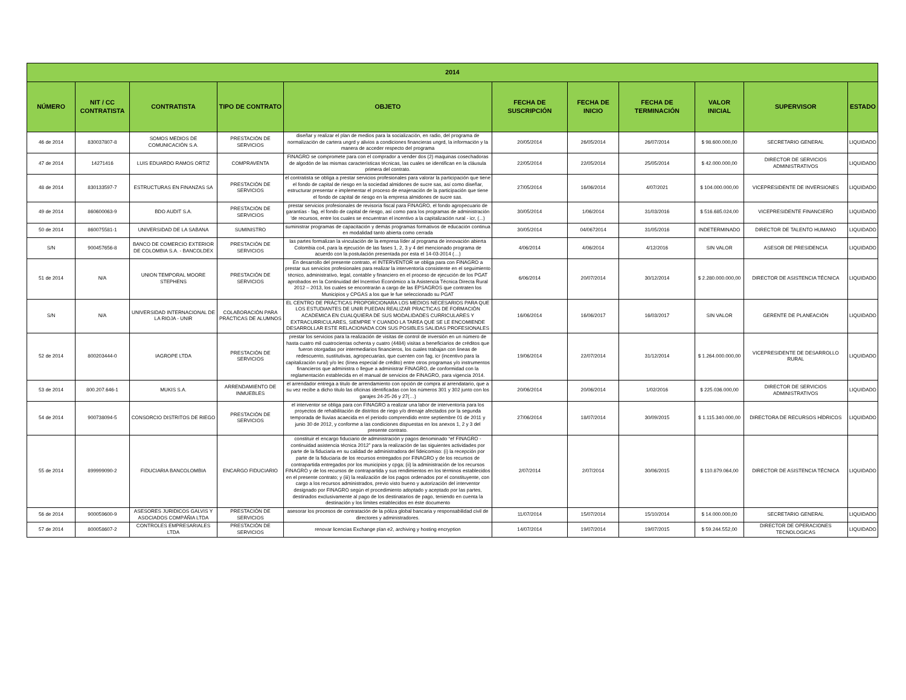| 2014 | | | | | | | | | | |
| --- | --- | --- | --- | --- | --- | --- | --- | --- | --- | --- |
| NÚMERO | NIT / CC CONTRATISTA | CONTRATISTA | TIPO DE CONTRATO | OBJETO | FECHA DE SUSCRIPCIÓN | FECHA DE INICIO | FECHA DE TERMINACIÓN | VALOR INICIAL | SUPERVISOR | ESTADO |
| 46 de 2014 | 830037807-8 | SOMOS MEDIOS DE COMUNICACIÓN S.A. | PRESTACIÓN DE SERVICIOS | diseñar y realizar el plan de medios para la socialización, en radio, del programa de normalización de cartera ungrd y alivios a condiciones financieras ungrd, la información y la manera de acceder respecto del programa | 20/05/2014 | 26/05/2014 | 26/07/2014 | $ 98.600.000,00 | SECRETARIO GENERAL | LIQUIDADO |
| 47 de 2014 | 14271416 | LUIS EDUARDO RAMOS ORTIZ | COMPRAVENTA | FINAGRO se compromete para con el comprador a vender dos (2) maquinas cosechadoras de algodón de las mismas características técnicas, las cuales se identifican en la cláusula primera del contrato. | 22/05/2014 | 22/05/2014 | 25/05/2014 | $ 42.000.000,00 | DIRECTOR DE SERVICIOS ADMINISTRATIVOS | LIQUIDADO |
| 48 de 2014 | 830133597-7 | ESTRUCTURAS EN FINANZAS SA | PRESTACIÓN DE SERVICIOS | el contratista se obliga a prestar servicios profesionales para valorar la participación que tiene el fondo de capital de riesgo en la sociedad almidones de sucre sas, así como diseñar, estructurar presentar e implementar el proceso de enajenación de la participación que tiene el fondo de capital de riesgo en la empresa almidones de sucre sas. | 27/05/2014 | 16/06/2014 | 4/07/2021 | $ 104.000.000,00 | VICEPRESIDENTE DE INVERSIONES | LIQUIDADO |
| 49 de 2014 | 860600063-9 | BDO AUDIT S.A. | PRESTACIÓN DE SERVICIOS | prestar servicios profesionales de revisoría fiscal para FINAGRO, el fondo agropecuario de garantías - fag, el fondo de capital de riesgo, así como para los programas de administración 'de recursos, entre los cuales se encuentran el incentivo a la capitalización rural - icr, (...) | 30/05/2014 | 1/06/2014 | 31/03/2016 | $ 516.685.024,00 | VICEPRESIDENTE FINANCIERO | LIQUIDADO |
| 50 de 2014 | 860075581-1 | UNIVERSIDAD DE LA SABANA | SUMINISTRO | suministrar programas de capacitación y demás programas formativos de educación continua en modalidad tanto abierta como cerrada | 30/05/2014 | 04/0672014 | 31/05/2016 | INDETERMINADO | DIRECTOR DE TALENTO HUMANO | LIQUIDADO |
| S/N | 900457656-8 | BANCO DE COMERCIO EXTERIOR DE COLOMBIA S.A. - BANCOLDEX | PRESTACIÓN DE SERVICIOS | las partes formalizan la vinculación de la empresa líder al programa de innovación abierta Colombia co4, para la ejecución de las fases 1, 2, 3 y 4 del mencionado programa de acuerdo con la postulación presentada por esta el 14-03-2014 (…) | 4/06/2014 | 4/06/2014 | 4/12/2016 | SIN VALOR | ASESOR DE PRESIDENCIA | LIQUIDADO |
| 51 de 2014 | N/A | UNION TEMPORAL MOORE STEPHENS | PRESTACIÓN DE SERVICIOS | En desarrollo del presente contrato, el INTERVENTOR se obliga para con FINAGRO a prestar sus servicios profesionales para realizar la interventoría consistente en el seguimiento técnico, administrativo, legal, contable y financiero en el proceso de ejecución de los PGAT aprobados en la Continuidad del Incentivo Económico a la Asistencia Técnica Directa Rural 2012 – 2013, los cuales se encontrarán a cargo de las EPSAGROS que contraten los Municipios y CPGAS a los que le fue seleccionado su PGAT | 6/06/2014 | 20/07/2014 | 30/12/2014 | $ 2.280.000.000,00 | DIRECTOR DE ASISTENCIA TÉCNICA | LIQUIDADO |
| S/N | N/A | UNIVERSIDAD INTERNACIONAL DE LA RIOJA - UNIR | COLABORACIÓN PARA PRÁCTICAS DE ALUMNOS | EL CENTRO DE PRÁCTICAS PROPORCIONARA LOS MEDIOS NECESARIOS PARA QUE LOS ESTUDIANTES DE UNIR PUEDAN REALIZAR PRACTICAS DE FORMACIÓN ACADEMICA EN CUALQUIERA DE SUS MODALIDADES CURRICULARES Y EXTRACURRICULARES, SIEMPRE Y CUANDO LA TAREA QUE SE LE ENCOMIENDE DESARROLLAR ESTE RELACIONADA CON SUS POSIBLES SALIDAS PROFESIONALES | 16/06/2014 | 16/06/2017 | 16/03/2017 | SIN VALOR | GERENTE DE PLANEACIÓN | LIQUIDADO |
| 52 de 2014 | 800203444-0 | IAGROPE LTDA | PRESTACIÓN DE SERVICIOS | prestar los servicios para la realización de visitas de control de inversión en un número de hasta cuatro mil cuatrocientas ochenta y cuatro (4484) visitas a beneficiarios de créditos que fueron otorgadas por intermediarios financieros, los cuales trabajan con líneas de redescuento, sustitutivas, agropecuarias, que cuenten con fag, icr (incentivo para la capitalización rural) y/o lec (línea especial de crédito) entre otros programas y/o instrumentos financieros que administra o llegue a administrar FINAGRO, de conformidad con la reglamentación establecida en el manual de servicios de FINAGRO, para vigencia 2014. | 19/06/2014 | 22/07/2014 | 31/12/2014 | $ 1.264.000.000,00 | VICEPRESIDENTE DE DESARROLLO RURAL | LIQUIDADO |
| 53 de 2014 | 800.207.646-1 | MUKIS S.A. | ARRENDAMIENTO DE INMUEBLES | el arrendador entrega a titulo de arrendamiento con opción de compra al arrendatario, que a su vez recibe a dicho titulo las oficinas identificadas con los números 301 y 302 junto con los garajes 24-25-26 y 27(…) | 20/06/2014 | 20/06/2014 | 1/02/2016 | $ 225.036.000,00 | DIRECTOR DE SERVICIOS ADMINISTRATIVOS | LIQUIDADO |
| 54 de 2014 | 900738094-5 | CONSORCIO DISTRITOS DE RIEGO | PRESTACIÓN DE SERVICIOS | el interventor se obliga para con FINAGRO a realizar una labor de interventoría para los proyectos de rehabilitación de distritos de riego y/o drenaje afectados por la segunda temporada de lluvias acaecida en el periodo comprendido entre septiembre 01 de 2011 y junio 30 de 2012, y conforme a las condiciones dispuestas en los anexos 1, 2 y 3 del presente contrato. | 27/06/2014 | 18/07/2014 | 30/09/2015 | $ 1.115.340.000,00 | DIRECTORA DE RECURSOS HÍDRICOS | LIQUIDADO |
| 55 de 2014 | 899999090-2 | FIDUCIARIA BANCOLOMBIA | ENCARGO FIDUCIARIO | constituir el encargo fiduciario de administración y pagos denominado “ef FINAGRO - continuidad asistencia técnica 2012” para la realización de las siguientes actividades por parte de la fiduciaria en su calidad de administradora del fideicomiso: (i) la recepción por parte de la fiduciaria de los recursos entregados por FINAGRO y de los recursos de contrapartida entregados por los municipios y cpga; (ii) la administración de los recursos FINAGRO y de los recursos de contrapartida y sus rendimientos en los términos establecidos en el presente contrato; y (iii) la realización de los pagos ordenados por el constituyente, con cargo a los recursos administrados, previo visto bueno y autorización del interventor designado por FINAGRO según el procedimiento adoptado y aceptado por las partes, destinados exclusivamente al pago de los destinatarios de pago, teniendo en cuenta la destinación y los límites establecidos en éste documento | 2/07/2014 | 2/07/2014 | 30/06/2015 | $ 110.879.064,00 | DIRECTOR DE ASISTENCIA TÉCNICA | LIQUIDADO |
| 56 de 2014 | 900059600-9 | ASESORES JURIDICOS GALVIS Y ASOCIADOS COMPÁÑIA LTDA | PRESTACIÓN DE SERVICIOS | asesorar los procesos de contratación de la póliza global bancaria y responsabilidad civil de directores y administradores. | 11/07/2014 | 15/07/2014 | 15/10/2014 | $ 14.000.000,00 | SECRETARIO GENERAL | LIQUIDADO |
| 57 de 2014 | 800058607-2 | CONTROLES EMPRESARIALES LTDA | PRESTACIÓN DE SERVICIOS | renovar licencias Exchange plan e2, archiving y hosting encryption | 14/07/2014 | 19/07/2014 | 19/07/2015 | $ 59.244.552,00 | DIRECTOR DE OPERACIONES TECNOLOGICAS | LIQUIDADO |